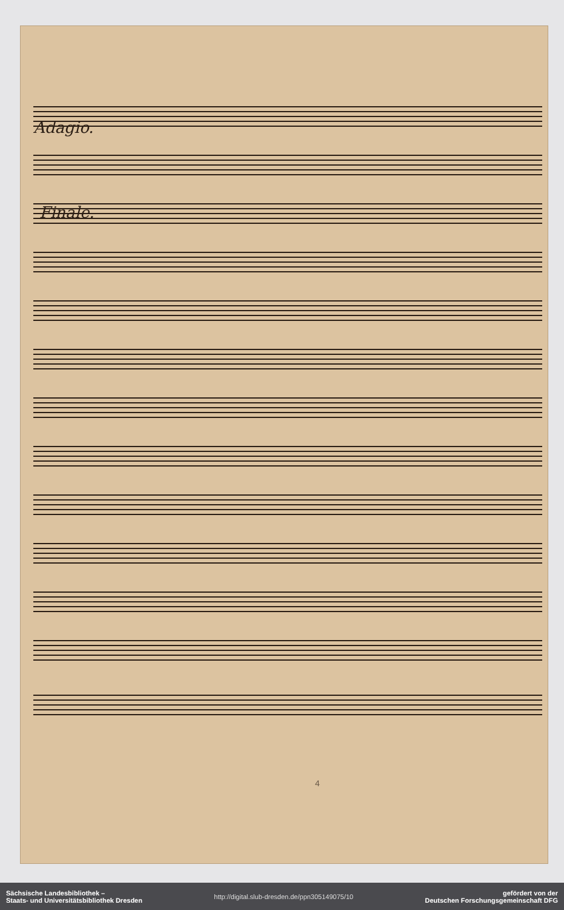Adagio.
Finale.
4
Sächsische Landesbibliothek –
Staats- und Universitätsbibliothek Dresden
http://digital.slub-dresden.de/ppn305149075/10
gefördert von der
Deutschen Forschungsgemeinschaft DFG